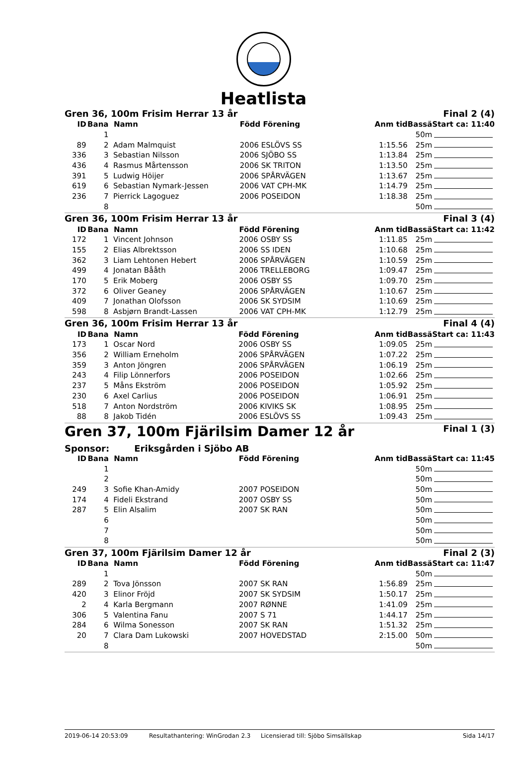Heatlista
Gren 36, 100m Frisim Herrar 13 år Final 2 (4)
| ID | Bana | Namn | Född Förening | Anm tid | Bassä | Start ca: 11:40 |
| --- | --- | --- | --- | --- | --- | --- |
| | 1 | | | | 50m | |
| 89 | 2 | Adam Malmquist | 2006 ESLÖVS SS | 1:15.56 | 25m | |
| 336 | 3 | Sebastian Nilsson | 2006 SJÖBO SS | 1:13.84 | 25m | |
| 436 | 4 | Rasmus Mårtensson | 2006 SK TRITON | 1:13.50 | 25m | |
| 391 | 5 | Ludwig Höijer | 2006 SPÅRVÄGEN | 1:13.67 | 25m | |
| 619 | 6 | Sebastian Nymark-Jessen | 2006 VAT CPH-MK | 1:14.79 | 25m | |
| 236 | 7 | Pierrick Lagoguez | 2006 POSEIDON | 1:18.38 | 25m | |
| | 8 | | | | 50m | |
Gren 36, 100m Frisim Herrar 13 år Final 3 (4)
| ID | Bana | Namn | Född Förening | Anm tid | Bassä | Start ca: 11:42 |
| --- | --- | --- | --- | --- | --- | --- |
| 172 | 1 | Vincent Johnson | 2006 OSBY SS | 1:11.85 | 25m | |
| 155 | 2 | Elias Albrektsson | 2006 SS IDEN | 1:10.68 | 25m | |
| 362 | 3 | Liam Lehtonen Hebert | 2006 SPÅRVÄGEN | 1:10.59 | 25m | |
| 499 | 4 | Jonatan Bååth | 2006 TRELLEBORG | 1:09.47 | 25m | |
| 170 | 5 | Erik Moberg | 2006 OSBY SS | 1:09.70 | 25m | |
| 372 | 6 | Oliver Geaney | 2006 SPÅRVÄGEN | 1:10.67 | 25m | |
| 409 | 7 | Jonathan Olofsson | 2006 SK SYDSIM | 1:10.69 | 25m | |
| 598 | 8 | Asbjørn Brandt-Lassen | 2006 VAT CPH-MK | 1:12.79 | 25m | |
Gren 36, 100m Frisim Herrar 13 år Final 4 (4)
| ID | Bana | Namn | Född Förening | Anm tid | Bassä | Start ca: 11:43 |
| --- | --- | --- | --- | --- | --- | --- |
| 173 | 1 | Oscar Nord | 2006 OSBY SS | 1:09.05 | 25m | |
| 356 | 2 | William Erneholm | 2006 SPÅRVÄGEN | 1:07.22 | 25m | |
| 359 | 3 | Anton Jöngren | 2006 SPÅRVÄGEN | 1:06.19 | 25m | |
| 243 | 4 | Filip Lönnerfors | 2006 POSEIDON | 1:02.66 | 25m | |
| 237 | 5 | Måns Ekström | 2006 POSEIDON | 1:05.92 | 25m | |
| 230 | 6 | Axel Carlius | 2006 POSEIDON | 1:06.91 | 25m | |
| 518 | 7 | Anton Nordström | 2006 KIVIKS SK | 1:08.95 | 25m | |
| 88 | 8 | Jakob Tidén | 2006 ESLÖVS SS | 1:09.43 | 25m | |
Gren 37, 100m Fjärilsim Damer 12 år Final 1 (3)
Sponsor: Eriksgården i Sjöbo AB
| ID | Bana | Namn | Född Förening | Anm tid | Bassä | Start ca: 11:45 |
| --- | --- | --- | --- | --- | --- | --- |
| | 1 | | | | 50m | |
| | 2 | | | | 50m | |
| 249 | 3 | Sofie Khan-Amidy | 2007 POSEIDON | | 50m | |
| 174 | 4 | Fideli Ekstrand | 2007 OSBY SS | | 50m | |
| 287 | 5 | Elin Alsalim | 2007 SK RAN | | 50m | |
| | 6 | | | | 50m | |
| | 7 | | | | 50m | |
| | 8 | | | | 50m | |
Gren 37, 100m Fjärilsim Damer 12 år Final 2 (3)
| ID | Bana | Namn | Född Förening | Anm tid | Bassä | Start ca: 11:47 |
| --- | --- | --- | --- | --- | --- | --- |
| | 1 | | | | 50m | |
| 289 | 2 | Tova Jönsson | 2007 SK RAN | 1:56.89 | 25m | |
| 420 | 3 | Elinor Fröjd | 2007 SK SYDSIM | 1:50.17 | 25m | |
| 2 | 4 | Karla Bergmann | 2007 RØNNE | 1:41.09 | 25m | |
| 306 | 5 | Valentina Fanu | 2007 S 71 | 1:44.17 | 25m | |
| 284 | 6 | Wilma Sonesson | 2007 SK RAN | 1:51.32 | 25m | |
| 20 | 7 | Clara Dam Lukowski | 2007 HOVEDSTAD | 2:15.00 | 50m | |
| | 8 | | | | 50m | |
2019-06-14 20:53:09 Resultathantering: WinGrodan 2.3 Licensierad till: Sjöbo Simsällskap Sida 14/17